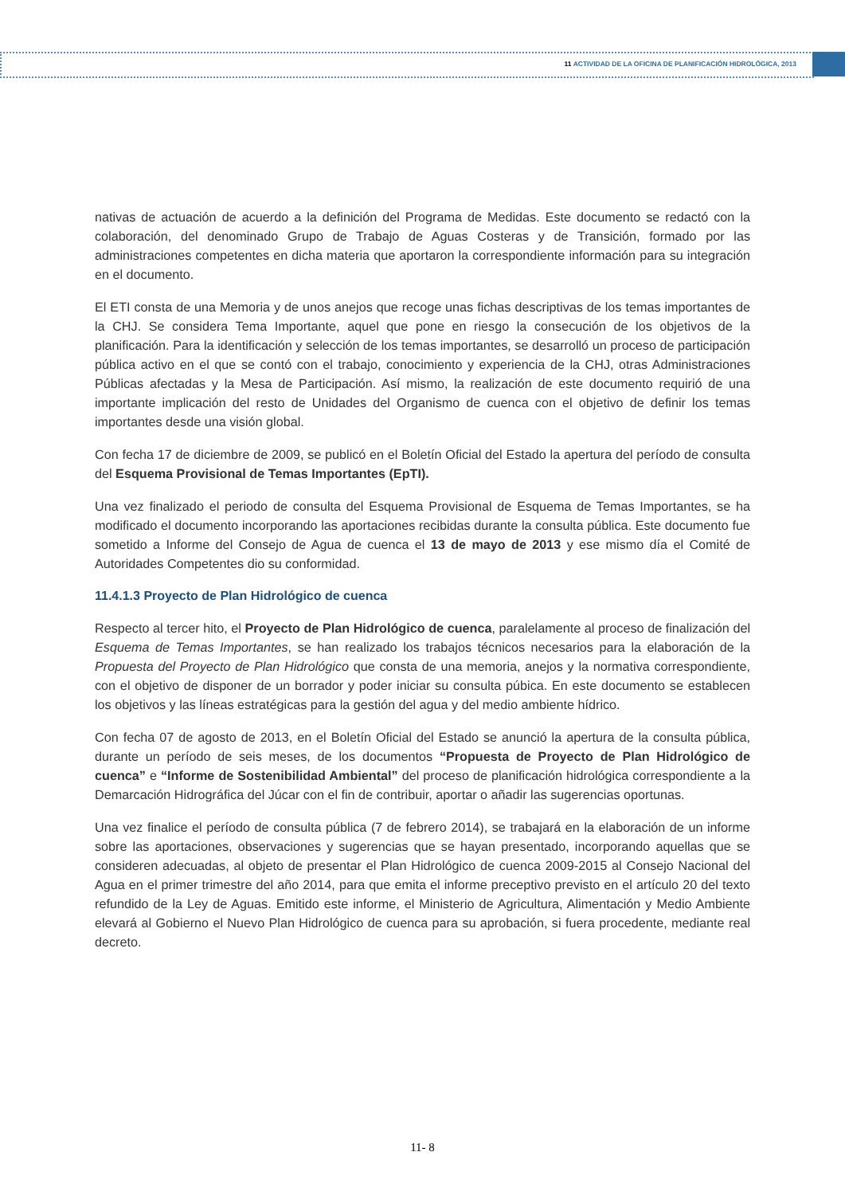11 ACTIVIDAD DE LA OFICINA DE PLANIFICACIÓN HIDROLÓGICA, 2013
nativas de actuación de acuerdo a la definición del Programa de Medidas. Este documento se redactó con la colaboración, del denominado Grupo de Trabajo de Aguas Costeras y de Transición, formado por las administraciones competentes en dicha materia que aportaron la correspondiente información para su integración en el documento.
El ETI consta de una Memoria y de unos anejos que recoge unas fichas descriptivas de los temas importantes de la CHJ. Se considera Tema Importante, aquel que pone en riesgo la consecución de los objetivos de la planificación. Para la identificación y selección de los temas importantes, se desarrolló un proceso de participación pública activo en el que se contó con el trabajo, conocimiento y experiencia de la CHJ, otras Administraciones Públicas afectadas y la Mesa de Participación. Así mismo, la realización de este documento requirió de una importante implicación del resto de Unidades del Organismo de cuenca con el objetivo de definir los temas importantes desde una visión global.
Con fecha 17 de diciembre de 2009, se publicó en el Boletín Oficial del Estado la apertura del período de consulta del Esquema Provisional de Temas Importantes (EpTI).
Una vez finalizado el periodo de consulta del Esquema Provisional de Esquema de Temas Importantes, se ha modificado el documento incorporando las aportaciones recibidas durante la consulta pública. Este documento fue sometido a Informe del Consejo de Agua de cuenca el 13 de mayo de 2013 y ese mismo día el Comité de Autoridades Competentes dio su conformidad.
11.4.1.3 Proyecto de Plan Hidrológico de cuenca
Respecto al tercer hito, el Proyecto de Plan Hidrológico de cuenca, paralelamente al proceso de finalización del Esquema de Temas Importantes, se han realizado los trabajos técnicos necesarios para la elaboración de la Propuesta del Proyecto de Plan Hidrológico que consta de una memoria, anejos y la normativa correspondiente, con el objetivo de disponer de un borrador y poder iniciar su consulta púbica. En este documento se establecen los objetivos y las líneas estratégicas para la gestión del agua y del medio ambiente hídrico.
Con fecha 07 de agosto de 2013, en el Boletín Oficial del Estado se anunció la apertura de la consulta pública, durante un período de seis meses, de los documentos “Propuesta de Proyecto de Plan Hidrológico de cuenca” e “Informe de Sostenibilidad Ambiental” del proceso de planificación hidrológica correspondiente a la Demarcación Hidrográfica del Júcar con el fin de contribuir, aportar o añadir las sugerencias oportunas.
Una vez finalice el período de consulta pública (7 de febrero 2014), se trabajará en la elaboración de un informe sobre las aportaciones, observaciones y sugerencias que se hayan presentado, incorporando aquellas que se consideren adecuadas, al objeto de presentar el Plan Hidrológico de cuenca 2009-2015 al Consejo Nacional del Agua en el primer trimestre del año 2014, para que emita el informe preceptivo previsto en el artículo 20 del texto refundido de la Ley de Aguas. Emitido este informe, el Ministerio de Agricultura, Alimentación y Medio Ambiente elevará al Gobierno el Nuevo Plan Hidrológico de cuenca para su aprobación, si fuera procedente, mediante real decreto.
11- 8